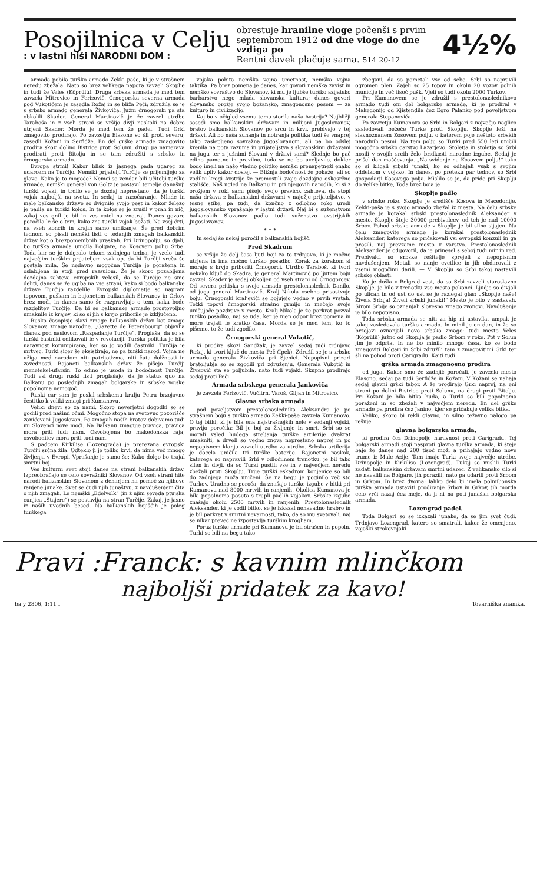Posojilnica v Celju
: v lastni hiši NARODNI DOM :
obrestuje hranilne vloge počenši s prvim septembrom 1912 od dne vloge do dne vzdiga po
Rentni davek plačuje sama. 514 20-12
4½%
armada pobila turško armado Zekki paše, ki je v strašnem neredu zbežala. Nato so brez velikega napora zavzeli Skoplje in tudi že Veles (Köprülü). Druga srbska armada je med tem zavzela Mitrovico in Ferizovič. Črnogorska severna armada pod Vukotičem je zasedla Rožaj in se bliža Peči; združila se je s srbsko armado generala Živkoviča. Južni črnogorski pa sta obkolili Skader. General Martinovič je že zavzel utrdbe Taraboša in z vseh strani se vršijo divji naskoki na dobro utrjeni Skader. Morda je med tem že padel. Tudi Grki zmagovito prodirajo. Po zavzetju Elasone so šli proti severu, zasedli Kožani in Serfidže. En del grške armade zmagovito prodira skozi dolino Bistrice proti Solunu, drugi pa namerava prodirati proti Bitolju in se tam združiti s srbsko in črnogorsko armado.
Evropa strmi! Kakor blisk iz jasnega pada udarec za udarcem na Turčijo. Nemški prijatelji Turčije se prijemljejo za glavo. Kako je to mogoče? Nemci so vendar bili učitelji turške armade, nemški general von Goltz je postavil temelje današnji turški vojski, in trdilo se je dozdaj neprestano, da je turški vojak najboljši na svetu. In sedaj to razočaranje. Mlade in male balkanske države so dvignile svojo pest in kakor železo je padla na turški kolos. In ta kolos se je zrušil v prah in nič, zakaj ves gnil je bil in ves votel na znotraj. Danes govore poročila le še o tem, kako zna turški vojak bežati. Na vsej črti, na vseh koncih in krajih samo umikanje. Še pred dobrim tednom so pisali nemški listi o tedanjih zmagah balkanskih držav kot o brezpomembnih praskah. Pri Drinopolju, so djali, bo turška armada uničila Bolgare, na Kosovem polju Srbe. Toda kar se je doigralo tekom zadnjega tedna, je vzelo tudi največjim turškim prijateljem vsak up, da bi Turčiji sreča še postala mila. Še nedavno mogočna Turčija je poražena in oslabljena in stoji pred razsulom. Že je skoro pozabljena dozdajna zahteva evropskih velesil, da se Turčije ne sme deliti, danes se že ugiba na vse strani, kako si bodo balkanske države Turčijo razdelile. Evropski diplomatje so napram topovom, puškam in bajonetom balkanskih Slovanov in Grkov brez moči, in danes samo še razpravljajo o tem, kaka bode razdelitev Turčije. Da bi se balkanske armade prostovoljno umaknile iz krajev, ki so si jih s krvjo priborile je izključeno.
Rusko časopisje slavi zmage balkanskih držav kot zmage Slovanov, zmage narodne. „Gazette de Petersbourg“ objavlja članek pod naslovom „Razpadanje Turčije“. Proglaša, da so se turški častniki odlikovali le v revoluciji. Turška politika je bila naravnost korumpirana, ker so jo vodili častniki. Turčija je mrtvec. Turki sicer še eksistirajo, ne pa turški narod. Vojna ne užiga med narodom niti patrijotizma, niti čuta dolžnosti in zavednosti. Bajoneti balkanskih držav že pišejo Turčiji menetekel-ufarsin. To edino je usoda in bodočnost Turčije. Tudi vsi drugi ruski listi proglašajo, da je status quo na Balkanu po poslednjih zmagah bolgarske in srbske vojske popolnoma nemogoč.
Ruski car sam je poslal srbskemu kralju Petru brzojavno čestitko k veliki zmagi pri Kumanovu.
Veliki dnevi so za nami. Skoro neverjetni dogodki so se godili pred našimi očmi. Mogočno stopa na svetovno pozorišče zaničevani Jugoslovan. Po zmagah naših bratov dobivamo tudi mi Slovenci nove moči. Na Balkanu zmaguje pravica, pravica mora priti tudi nam. Osvobojena bo makedonska raja, osvoboditev mora priti tudi nam.
S padcem Kirkilise (Lozengrada) je prerezana evropski Turčiji srčna žila. Odteklo ji je toliko krvi, da nima več mnogo življenja v Evropi. Vprašanje je samo še: Kako dolgo bo trajal smrtni boj.
Ves kulturni svet stoji danes na strani balkanskih držav. Izpreobračajo se celo sovražniki Slovanov. Od vseh strani hite narodi balkanskim Slovanom z denarjem na pomoč za njihove ranjene junake. Svet se čudi njih junaštvu, z navdušenjem čita o njih zmagah. Le nemški „Edelvolk“ (in ž njim seveda ptujska cunjica „Štajerc“) se postavlja na stran Turčije. Zakaj, je jasno iz naših uvodnih besed. Na balkanskih bojiščih je poleg turškega
vojaka pobita nemška vojna umetnost, nemška vojna taktika. Pa brez pomena je danes, kar govori nemška zavist in nemško sovraštvo do Slovanov, ki mu je ljubše turško azijatsko barbarstvo nego mlada slovanska kultura; danes govori slovansko orožje svojo božansko, zmagonosno pesem — za kulturo in civilizacijo.
Kaj bo v očigled vsemu temu storila naša Avstrija? Najbližji sosedi smo balkanskim državam in milijoni Jugoslovanov, bratov balkanskih Slovanov po srcu in krvi, prebivajo v tej državi. Ali bo naša zunanja in notranja politika tudi še vnaprej tako zaslepljeno sovražna Jugoslovanom, ali pa bo odslej krenila na pota razuma in prijateljstva s slovanskimi državami na jugu ter z južnimi Slovani v državi sami? Slednje bo pač edino pametno in pravilno, toda se ne bo uveljavilo, dokler bodo imeli na našo vladno politiko nemški prenapetneži enako velik upliv kakor doslej. — Bližnja bodočnost že pokaže, ali so vodilni krogi Avstrije že premostili svoje dozdajno oskosrčno stališče. Naš ugled na Balkanu in pri njegovih narodih, ki si z orožjem v roki sami pišejo svojo pravico, zahteva, da stopi naša država z balkanskimi državami v najožje prijateljstvo, v tesne stike, pa tudi, da končno z odločno roko uredi jugoslovansko vprašanje v lastni državi. Naj bi s suženstvom balkanskih Slovanov padlo tudi suženstvo avstrijskih Jugoslovanov.
* * *
In sedaj še nekaj poročil z balkanskih bojišč.
Pred Skadrom
se vršijo že delj časa ljuti boji za to trdnjavo, ki je močno utrjena in ima močno turško posadko. Korak za korakom si morajo s krvjo priboriti Črnogorci. Utrdbo Taraboš, ki tvori nekako ključ do Skadra, je general Martinovič po ljutem boju zavzel. Skader je sedaj obkoljen od vseh strani od Črnogorcev. Od severa pritiska s svojo armado prestolonaslednik Danilo, od juga general Martinovič. Kralj Nikola osebno prisostvuje boju. Črnogorski kraljeviči se bojujejo vedno v prvih vrstah. Težki topovi črnogorski strašno grmijo in mečejo svoje uničujoče pozdrave v mesto. Kralj Nikola je že parkrat pozval turško posadko, naj se uda, ker je njen odpor brez pomena in more trajati le kratko časa. Morda se je med tem, ko to pišemo, to že tudi zgodilo.
Črnogorski general Vukotič,
ki prodira skozi Sandžak, je zavzel sedaj tudi trdnjavo Rožaj, ki tvori ključ do mesta Peč (Ipek). Združil se je s srbsko armado generala Živkoviča pri Sjenici. Nepopisni prizori bratoljubja so se zgodili pri združenju. Generala Vukotič in Živkovič sta se poljubila, nato tudi vojaki. Skupno prodirajo sedaj proti Peči.
Armada srbskega generala Jankoviča
je zavzela Ferizovič, Vučitrn, Varoš, Giljan in Mitrovico.
Glavna srbska armada
pod poveljstvom prestolonaslednika Aleksandra je po strašnem boju s turško armado Zekki-paše zavzela Kumanovo. O tej bitki, ki je bila ena najstrašnejših nele v sedanji vojski, pravijo poročila: Bil je boj za življenje in smrt. Srbi so se morali vsled hudega streljanja turške artilerije dvakrat umakniti, a drveli so vedno znova neprestano naprej in po nepopisnem klanju zavzeli utrdbo za utrdbo. Srbska artilerija je docela uničila tri turške baterije. Bajonetni naskok, katerega so napravili Srbi v odločilnem trenotku, je bil tako silen in divji, da so Turki pustili vse in v največjem neredu zbežali proti Skoplju. Trije turški eskadroni konjenice so bili do zadnjega moža uničeni. Še na begu je poginilo več sto Turkov. Uradno se poroča, da znašajo turške izgube v bitki pri Kumanovu nad 8000 mrtvih in ranjenih. Okolica Kumanova je bila popolnoma posuta s trupli padlih vojakov. Srbske izgube znašajo okolu 2500 mrtvih in ranjenih. Prestolonaslednik Aleksander, ki je vodil bitko, se je izkazal nenavadno hrabro in je bil parkrat v smrtni nevarnosti, tako, da so mu svetovali, naj se nikar preveč ne izpostavlja turškim krogljam.
Poraz turške armade pri Kumanovu je bil strašen in popoln. Turki so bili na begu tako
zbegani, da so pometali vse od sebe. Srbi so napravili ogromen plen. Zajeli so 25 topov in okolu 20 vozov polnih municije in več tisoč pušk. Vjeli so tudi okolu 2000 Turkov.
Pri Kumanovem se je združil s prestolonaslednikovo armado tudi oni del bolgarske armade, ki je prodiral v Makedonijo od Kjistendila čez Egro Palanko pod poveljstvom generala Stepanoviča.
Po zavzetju Kumanova so Srbi in Bolgari z največjo naglico zasledovali bežeče Turke proti Skoplju. Skoplje leži na slavnoznanem Kosovem polju, o katerem poje nešteto srbskih narodnih pesmi. Na tem polju so Turki pred 550 leti uničili mogočno srbsko carstvo Lazarjevo. Stoletja in stoletja so Srbi nosili v svojih srcih želo bridkosti narodne izgube. Sedaj je prišel dan maščevanja. „Na svidenje na Kosovem polju!“ tako so si klicali srbski junaki, ko so odhajali vsak s svojim oddelkom v vojsko. In danes, po preteku par tednov, so Srbi gospodarji Kosovega polja. Mislilo se je, da pride pri Skoplju do velike bitke, Toda brez boja je
Skoplje padlo
v srbske roke. Skoplje je središče Kosova in Macedonije. Zekki-paša je s svojo armado zbežal iz mesta. Na čelu srbske armade je korakal srbski prestolonaslednik Aleksander v mesto. Skoplje šteje 30000 prebivalcev, od teh je nad 10000 Srbov. Pohod srbske armade v Skoplje je bil silno sijajen. Na čelu zmagovite armade je korakal prestolonaslednik Aleksander, katerega so pričakovali vsi evropski konzuli in ga prosili, naj prevzame mesto v varstvo. Prestolonaslednik Aleksander je odgovoril, da je prinesel s seboj tudi mir in red. Prebivalci so srbske rešitelje sprejeli z nepopisnim navdušenjem. Metali so nanje cvetlice in jih obdarovali z vsemi mogočimi darili. — V Skoplju so Srbi takoj nastavili srbske oblasti.
Ko je došla v Belgrad vest, da so Srbi zavzeli staroslavno Skoplje, je bilo v trenotku vse mesto pokonci. Ljudje so divjali po ulicah in od ust do ust se je razlegal glas: „Skoplje naše! Živela Srbija! Živeli srbski junaki!“ Mesto je bilo v zastavah. Širom Srbije so oznanjali slovesno zmago zvonovi. Navdušenje je bilo nepopisno.
Toda srbska armada se niti za hip ni ustavila, ampak je takoj zasledovala turško armado. In minil je en dan, in že so brzojavi oznanjali novo srbsko zmago: tudi mesto Veles (Köprülü) južno od Skoplja je padlo Srbom v roke. Pot v Solun jim je odprta, in ne bo minilo mnogo časa, ko se bodo zmagoviti Bolgari in Srbi združili tam z zmagovitimi Grki ter šli na pohod proti Carigradu. Kajti tudi
grška armada zmagonosno prodira
od juga. Kakor smo že zadnjič poročali, je zavzela mesto Elasono, sedaj pa tudi Serfidže in Kožani. V Kožani se nahaja sedaj glavni grški tabor. A že prodirajo Grki naprej, na eni strani po dolini Bistrice proti Solunu, na drugi proti Bitolju. Pri Kožani je bila bitka huda, a Turki so bili popolnoma poraženi in so zbežali v največjem neredu. En del grške armade pa prodira čez Janino, kjer se pričakuje velika bitka.
Veliko, skoro bi rekli glavno, in silno težavno nalogo pa rešuje
glavna bolgarska armada,
ki prodira čez Drinopolje naravnost proti Carigradu. Tej bolgarski armadi stoji nasproti glavna turška armada, ki šteje baje že danes nad 200 tisoč mož, a prihajajo vedno nove trume iz Male Azije. Tam imajo Turki svoje največje utrdbe, Drinopolje in Kirkiliso (Lozengrad). Tukaj so mislili Turki zadati balkanskim državam smrtni udarec. Z velikansko silo si ne navalili na Bolgare, jih porazili, nato pa udarili proti Srbom in Grkom. In brez dvoma: lahko delo bi imela polmiljonska turška armada ustaviti prodiranje Srbov in Grkov, jih morda celo vrči nazaj čez meje, da ji ni na poti junaška bolgarska armada.
Lozengrad padel.
Toda Bolgari so se izkazali junake, da se jim svet čudi. Trdnjavo Lozengrad, katero so smatrali, kakor že omenjeno, vojaški strokovnjaki
Pravi :Franck: s kavnim mlinčkom
najboljši pridatek za kavo!
ba y 2806, 1:11 I Tovarniška znamka.